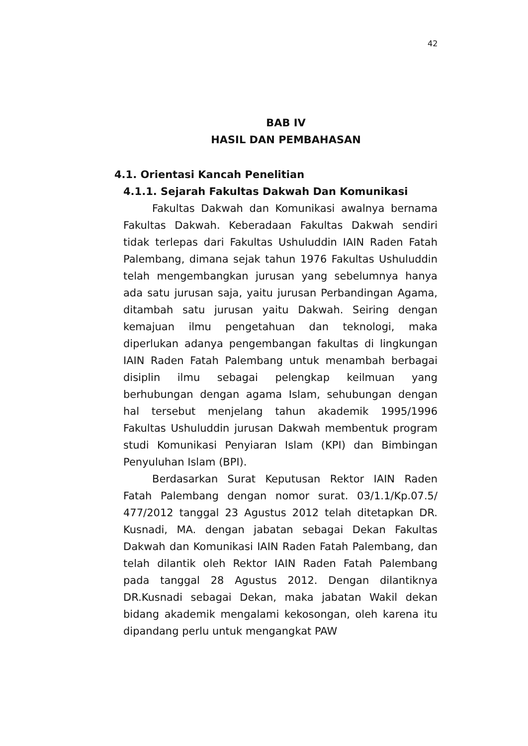42
BAB IV
HASIL DAN PEMBAHASAN
4.1. Orientasi Kancah Penelitian
4.1.1. Sejarah Fakultas Dakwah Dan Komunikasi
Fakultas Dakwah dan Komunikasi awalnya bernama Fakultas Dakwah. Keberadaan Fakultas Dakwah sendiri tidak terlepas dari Fakultas Ushuluddin IAIN Raden Fatah Palembang, dimana sejak tahun 1976 Fakultas Ushuluddin telah mengembangkan jurusan yang sebelumnya hanya ada satu jurusan saja, yaitu jurusan Perbandingan Agama, ditambah satu jurusan yaitu Dakwah. Seiring dengan kemajuan ilmu pengetahuan dan teknologi, maka diperlukan adanya pengembangan fakultas di lingkungan IAIN Raden Fatah Palembang untuk menambah berbagai disiplin ilmu sebagai pelengkap keilmuan yang berhubungan dengan agama Islam, sehubungan dengan hal tersebut menjelang tahun akademik 1995/1996 Fakultas Ushuluddin jurusan Dakwah membentuk program studi Komunikasi Penyiaran Islam (KPI) dan Bimbingan Penyuluhan Islam (BPI).
Berdasarkan Surat Keputusan Rektor IAIN Raden Fatah Palembang dengan nomor surat. 03/1.1/Kp.07.5/ 477/2012 tanggal 23 Agustus 2012 telah ditetapkan DR. Kusnadi, MA. dengan jabatan sebagai Dekan Fakultas Dakwah dan Komunikasi IAIN Raden Fatah Palembang, dan telah dilantik oleh Rektor IAIN Raden Fatah Palembang pada tanggal 28 Agustus 2012. Dengan dilantiknya DR.Kusnadi sebagai Dekan, maka jabatan Wakil dekan bidang akademik mengalami kekosongan, oleh karena itu dipandang perlu untuk mengangkat PAW